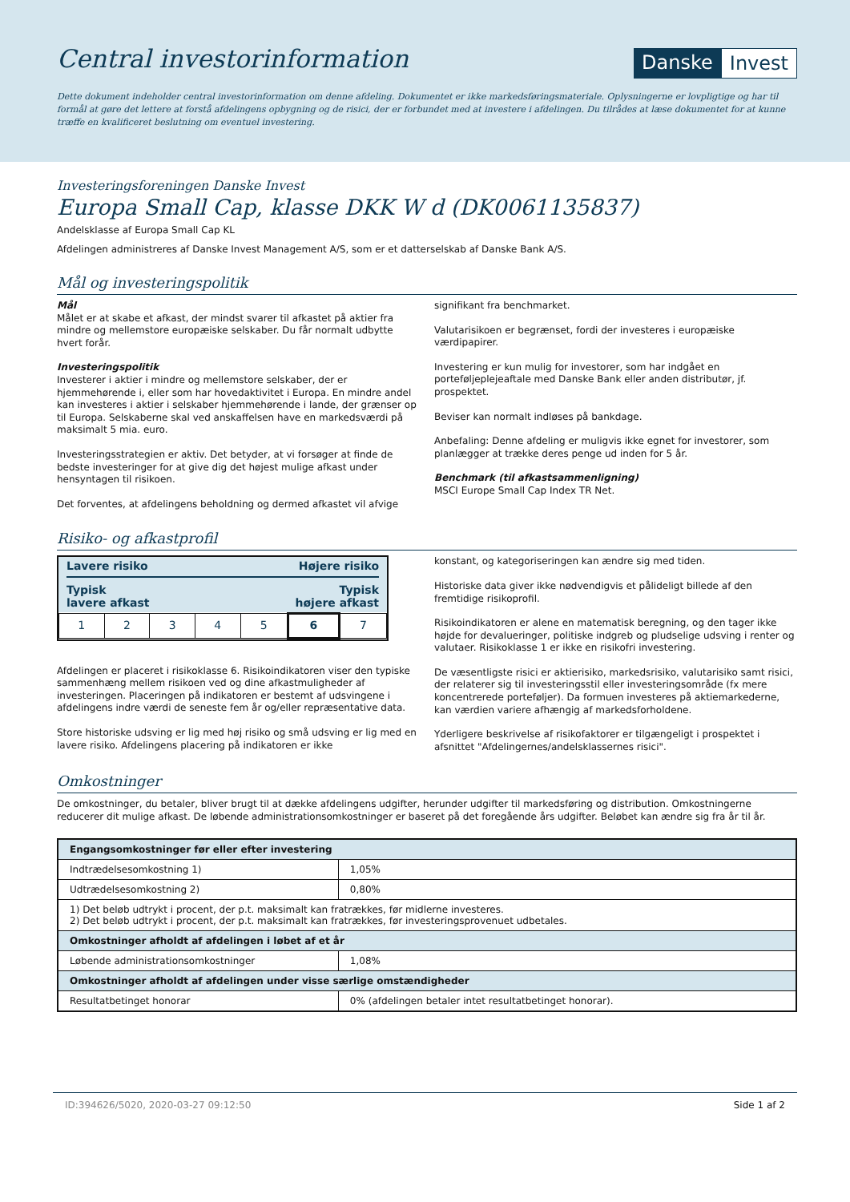Central investorinformation
Danske Invest
Dette dokument indeholder central investorinformation om denne afdeling. Dokumentet er ikke markedsføringsmateriale. Oplysningerne er lovpligtige og har til formål at gøre det lettere at forstå afdelingens opbygning og de risici, der er forbundet med at investere i afdelingen. Du tilrådes at læse dokumentet for at kunne træffe en kvalificeret beslutning om eventuel investering.
Investeringsforeningen Danske Invest
Europa Small Cap, klasse DKK W d (DK0061135837)
Andelsklasse af Europa Small Cap KL
Afdelingen administreres af Danske Invest Management A/S, som er et datterselskab af Danske Bank A/S.
Mål og investeringspolitik
Mål
Målet er at skabe et afkast, der mindst svarer til afkastet på aktier fra mindre og mellemstore europæiske selskaber. Du får normalt udbytte hvert forår.
Investeringspolitik
Investerer i aktier i mindre og mellemstore selskaber, der er hjemmehørende i, eller som har hovedaktivitet i Europa. En mindre andel kan investeres i aktier i selskaber hjemmehørende i lande, der grænser op til Europa. Selskaberne skal ved anskaffelsen have en markedsværdi på maksimalt 5 mia. euro.
Investeringsstrategien er aktiv. Det betyder, at vi forsøger at finde de bedste investeringer for at give dig det højest mulige afkast under hensyntagen til risikoen.
Det forventes, at afdelingens beholdning og dermed afkastet vil afvige
signifikant fra benchmarket.
Valutarisikoen er begrænset, fordi der investeres i europæiske værdipapirer.
Investering er kun mulig for investorer, som har indgået en porteføljeplejeaftale med Danske Bank eller anden distributør, jf. prospektet.
Beviser kan normalt indløses på bankdage.
Anbefaling: Denne afdeling er muligvis ikke egnet for investorer, som planlægger at trække deres penge ud inden for 5 år.
Benchmark (til afkastsammenligning)
MSCI Europe Small Cap Index TR Net.
Risiko- og afkastprofil
Lavere risiko Højere risiko
Typisk
lavere afkast Typisk
højere afkast
| 1 | 2 | 3 | 4 | 5 | 6 | 7 |
Afdelingen er placeret i risikoklasse 6. Risikoindikatoren viser den typiske sammenhæng mellem risikoen ved og dine afkastmuligheder af investeringen. Placeringen på indikatoren er bestemt af udsvingene i afdelingens indre værdi de seneste fem år og/eller repræsentative data.
Store historiske udsving er lig med høj risiko og små udsving er lig med en lavere risiko. Afdelingens placering på indikatoren er ikke
konstant, og kategoriseringen kan ændre sig med tiden.
Historiske data giver ikke nødvendigvis et pålideligt billede af den fremtidige risikoprofil.
Risikoindikatoren er alene en matematisk beregning, og den tager ikke højde for devalueringer, politiske indgreb og pludselige udsving i renter og valutaer. Risikoklasse 1 er ikke en risikofri investering.
De væsentligste risici er aktierisiko, markedsrisiko, valutarisiko samt risici, der relaterer sig til investeringsstil eller investeringsområde (fx mere koncentrerede porteføljer). Da formuen investeres på aktiemarkederne, kan værdien variere afhængig af markedsforholdene.
Yderligere beskrivelse af risikofaktorer er tilgængeligt i prospektet i afsnittet "Afdelingernes/andelsklassernes risici".
Omkostninger
De omkostninger, du betaler, bliver brugt til at dække afdelingens udgifter, herunder udgifter til markedsføring og distribution. Omkostningerne reducerer dit mulige afkast. De løbende administrationsomkostninger er baseret på det foregående års udgifter. Beløbet kan ændre sig fra år til år.
| Engangsomkostninger før eller efter investering | |
| --- | --- |
| Indtrædelsesomkostning 1) | 1,05% |
| Udtrædelsesomkostning 2) | 0,80% |
| 1) Det beløb udtrykt i procent, der p.t. maksimalt kan fratrækkes, før midlerne investeres. 2) Det beløb udtrykt i procent, der p.t. maksimalt kan fratrækkes, før investeringsprovenuet udbetales. | |
| Omkostninger afholdt af afdelingen i løbet af et år | |
| Løbende administrationsomkostninger | 1,08% |
| Omkostninger afholdt af afdelingen under visse særlige omstændigheder | |
| Resultatbetinget honorar | 0% (afdelingen betaler intet resultatbetinget honorar). |
ID:394626/5020, 2020-03-27 09:12:50 Side 1 af 2